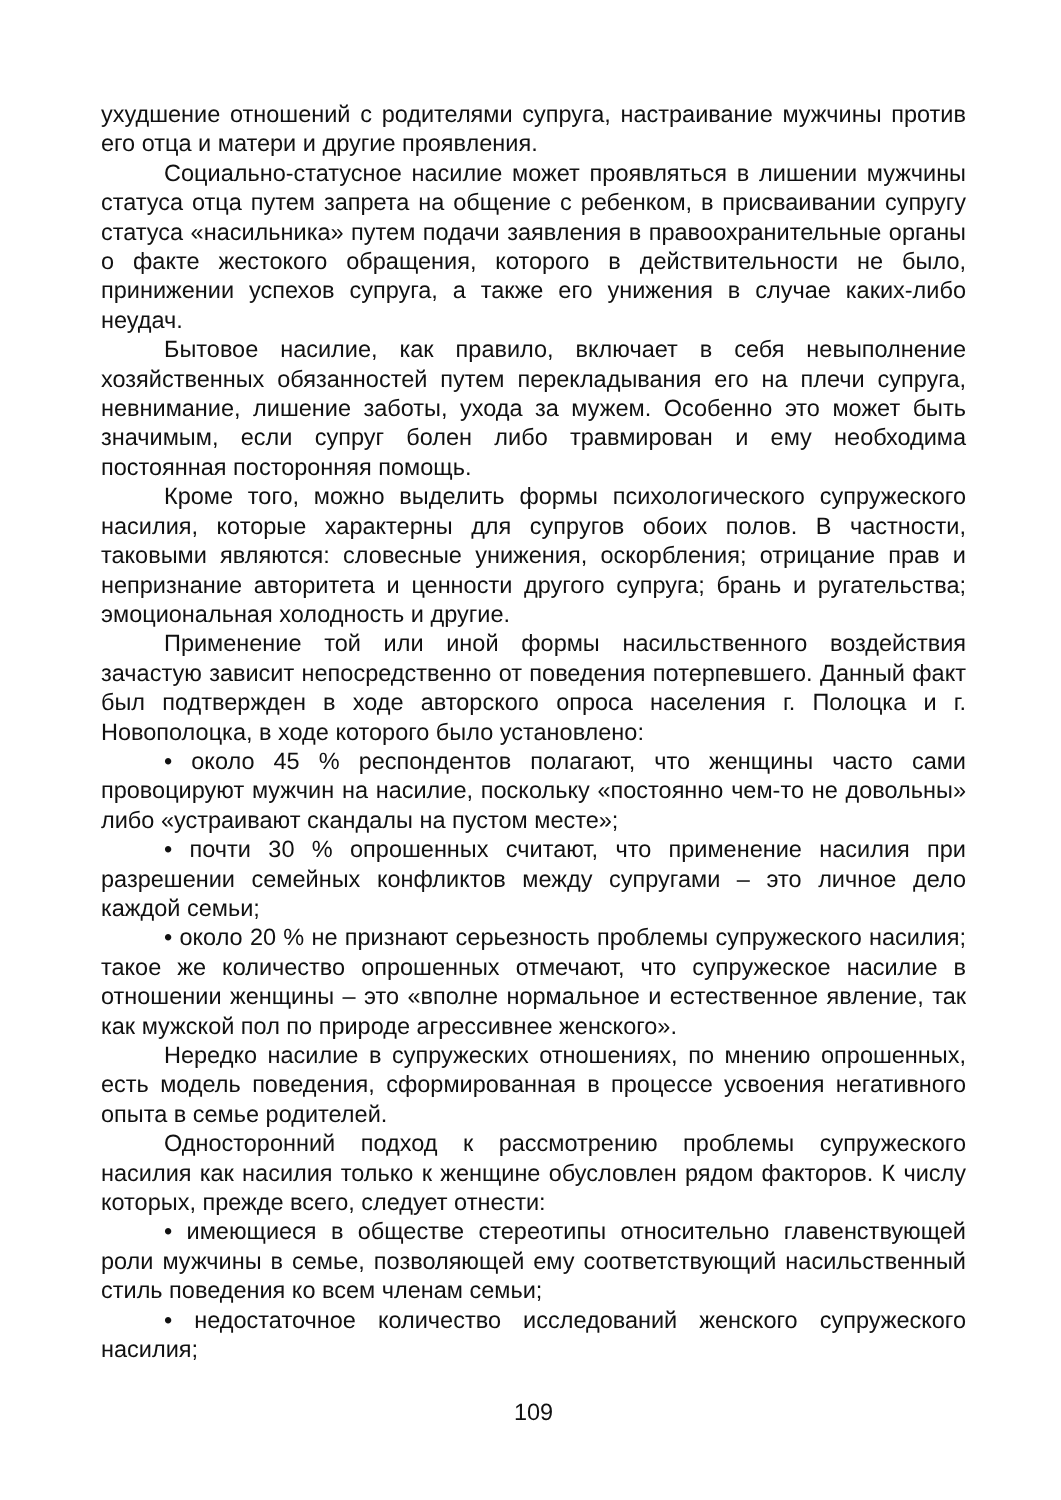ухудшение отношений с родителями супруга, настраивание мужчины против его отца и матери и другие проявления.
Социально-статусное насилие может проявляться в лишении мужчины статуса отца путем запрета на общение с ребенком, в присваивании супругу статуса «насильника» путем подачи заявления в правоохранительные органы о факте жестокого обращения, которого в действительности не было, принижении успехов супруга, а также его унижения в случае каких-либо неудач.
Бытовое насилие, как правило, включает в себя невыполнение хозяйственных обязанностей путем перекладывания его на плечи супруга, невнимание, лишение заботы, ухода за мужем. Особенно это может быть значимым, если супруг болен либо травмирован и ему необходима постоянная посторонняя помощь.
Кроме того, можно выделить формы психологического супружеского насилия, которые характерны для супругов обоих полов. В частности, таковыми являются: словесные унижения, оскорбления; отрицание прав и непризнание авторитета и ценности другого супруга; брань и ругательства; эмоциональная холодность и другие.
Применение той или иной формы насильственного воздействия зачастую зависит непосредственно от поведения потерпевшего. Данный факт был подтвержден в ходе авторского опроса населения г. Полоцка и г. Новополоцка, в ходе которого было установлено:
• около 45 % респондентов полагают, что женщины часто сами провоцируют мужчин на насилие, поскольку «постоянно чем-то не довольны» либо «устраивают скандалы на пустом месте»;
• почти 30 % опрошенных считают, что применение насилия при разрешении семейных конфликтов между супругами – это личное дело каждой семьи;
• около 20 % не признают серьезность проблемы супружеского насилия; такое же количество опрошенных отмечают, что супружеское насилие в отношении женщины – это «вполне нормальное и естественное явление, так как мужской пол по природе агрессивнее женского».
Нередко насилие в супружеских отношениях, по мнению опрошенных, есть модель поведения, сформированная в процессе усвоения негативного опыта в семье родителей.
Односторонний подход к рассмотрению проблемы супружеского насилия как насилия только к женщине обусловлен рядом факторов. К числу которых, прежде всего, следует отнести:
• имеющиеся в обществе стереотипы относительно главенствующей роли мужчины в семье, позволяющей ему соответствующий насильственный стиль поведения ко всем членам семьи;
• недостаточное количество исследований женского супружеского насилия;
109